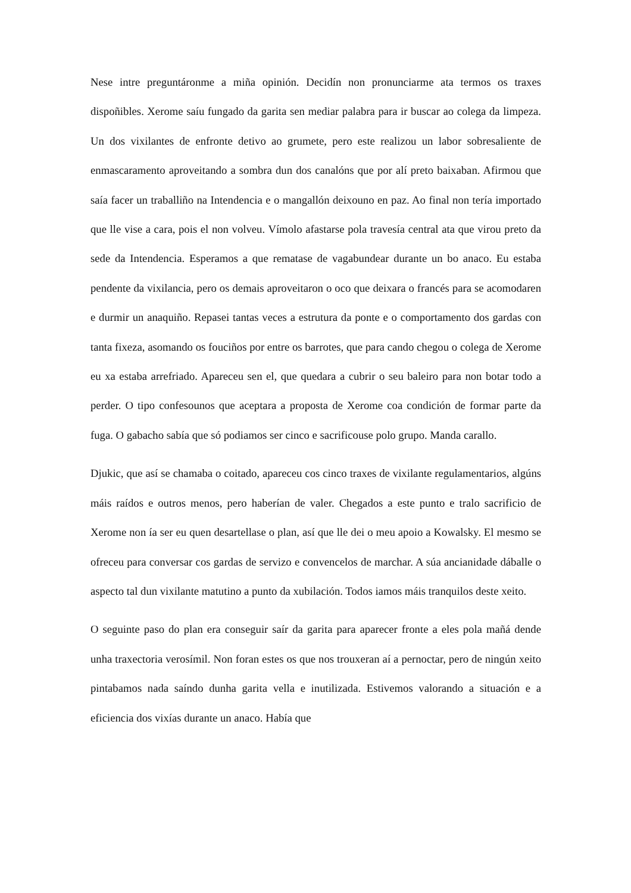Nese intre preguntáronme a miña opinión. Decidín non pronunciarme ata termos os traxes dispoñibles. Xerome saíu fungado da garita sen mediar palabra para ir buscar ao colega da limpeza. Un dos vixilantes de enfronte detivo ao grumete, pero este realizou un labor sobresaliente de enmascaramento aproveitando a sombra dun dos canalóns que por alí preto baixaban. Afirmou que saía facer un traballiño na Intendencia e o mangallón deixouno en paz. Ao final non tería importado que lle vise a cara, pois el non volveu. Vímolo afastarse pola travesía central ata que virou preto da sede da Intendencia. Esperamos a que rematase de vagabundear durante un bo anaco. Eu estaba pendente da vixilancia, pero os demais aproveitaron o oco que deixara o francés para se acomodaren e durmir un anaquiño. Repasei tantas veces a estrutura da ponte e o comportamento dos gardas con tanta fixeza, asomando os fouciños por entre os barrotes, que para cando chegou o colega de Xerome eu xa estaba arrefriado. Apareceu sen el, que quedara a cubrir o seu baleiro para non botar todo a perder. O tipo confesounos que aceptara a proposta de Xerome coa condición de formar parte da fuga. O gabacho sabía que só podiamos ser cinco e sacrificouse polo grupo. Manda carallo.
Djukic, que así se chamaba o coitado, apareceu cos cinco traxes de vixilante regulamentarios, algúns máis raídos e outros menos, pero haberían de valer. Chegados a este punto e tralo sacrificio de Xerome non ía ser eu quen desartellase o plan, así que lle dei o meu apoio a Kowalsky. El mesmo se ofreceu para conversar cos gardas de servizo e convencelos de marchar. A súa ancianidade dáballe o aspecto tal dun vixilante matutino a punto da xubilación. Todos iamos máis tranquilos deste xeito.
O seguinte paso do plan era conseguir saír da garita para aparecer fronte a eles pola mañá dende unha traxectoria verosímil. Non foran estes os que nos trouxeran aí a pernoctar, pero de ningún xeito pintabamos nada saíndo dunha garita vella e inutilizada. Estivemos valorando a situación e a eficiencia dos vixías durante un anaco. Había que